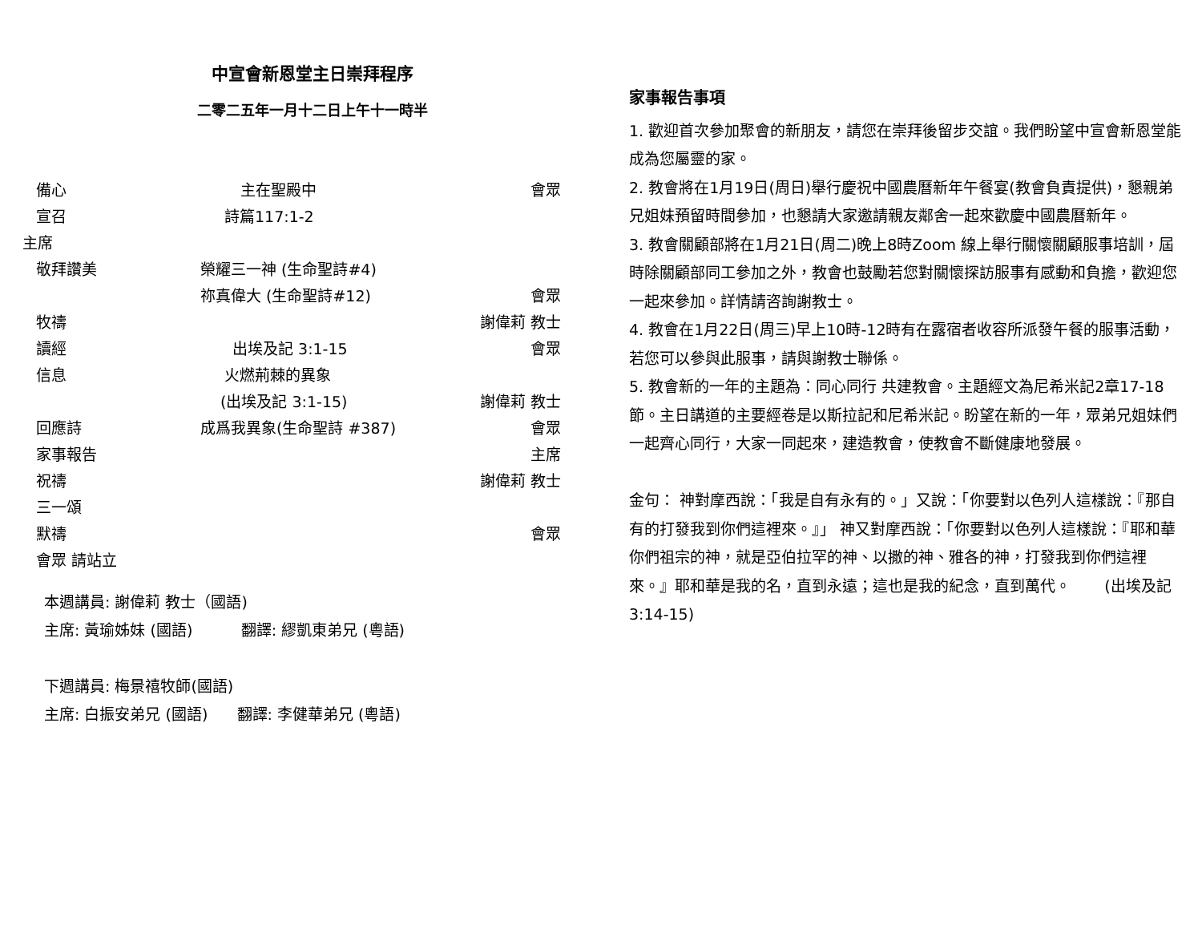中宣會新恩堂主日崇拜程序
二零二五年一月十二日上午十一時半
備心 主在聖殿中 會眾
宣召 詩篇117:1-2
主席
敬拜讚美 榮耀三一神 (生命聖詩#4)
祢真偉大 (生命聖詩#12) 會眾
牧禱 謝偉莉 教士
讀經 出埃及記 3:1-15 會眾
信息 火燃荊棘的異象
(出埃及記 3:1-15) 謝偉莉 教士
回應詩 成爲我異象(生命聖詩 #387) 會眾
家事報告 主席
祝禱 謝偉莉 教士
三一頌
默禱 會眾
會眾 請站立
本週講員: 謝偉莉 教士（國語)
主席: 黃瑜姊妹 (國語) 翻譯: 繆凱東弟兄 (粵語)
下週講員: 梅景禧牧師(國語)
主席: 白振安弟兄 (國語) 翻譯: 李健華弟兄 (粵語)
家事報告事項
1. 歡迎首次參加聚會的新朋友，請您在崇拜後留步交誼。我們盼望中宣會新恩堂能成為您屬靈的家。
2. 教會將在1月19日(周日)舉行慶祝中國農曆新年午餐宴(教會負責提供)，懇親弟兄姐妹預留時間參加，也懇請大家邀請親友鄰舍一起來歡慶中國農曆新年。
3. 教會關顧部將在1月21日(周二)晚上8時Zoom 線上舉行關懷關顧服事培訓，屆時除關顧部同工參加之外，教會也鼓勵若您對關懷探訪服事有感動和負擔，歡迎您一起來參加。詳情請咨詢謝教士。
4. 教會在1月22日(周三)早上10時-12時有在露宿者收容所派發午餐的服事活動，若您可以參與此服事，請與謝教士聯係。
5. 教會新的一年的主題為：同心同行 共建教會。主題經文為尼希米記2章17-18節。主日講道的主要經卷是以斯拉記和尼希米記。盼望在新的一年，眾弟兄姐妹們一起齊心同行，大家一同起來，建造教會，使教會不斷健康地發展。
金句： 神對摩西說：「我是自有永有的。」又說：「你要對以色列人這樣說：『那自有的打發我到你們這裡來。』」 神又對摩西說：「你要對以色列人這樣說：『耶和華你們祖宗的神，就是亞伯拉罕的神、以撒的神、雅各的神，打發我到你們這裡來。』耶和華是我的名，直到永遠；這也是我的紀念，直到萬代。 (出埃及記 3:14-15)